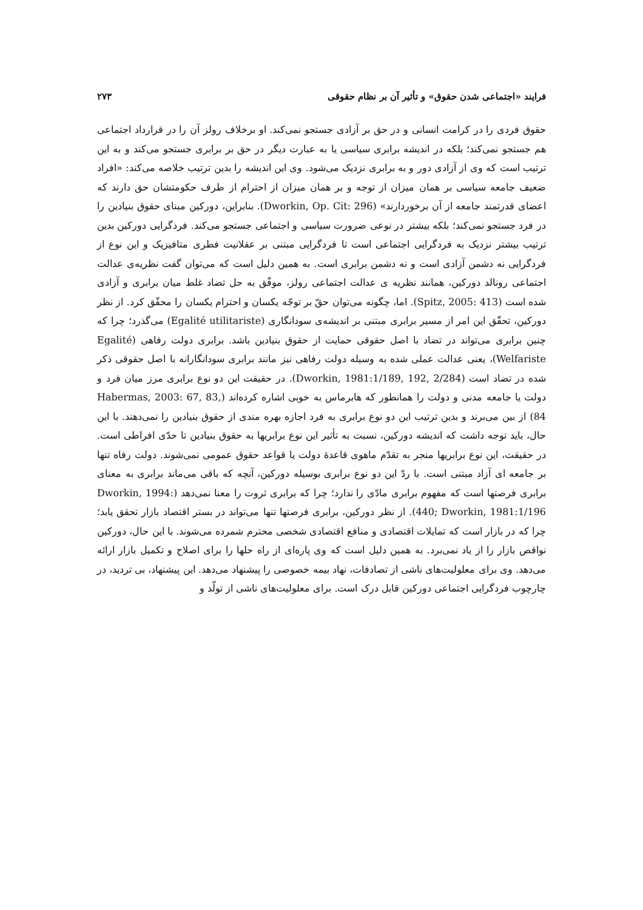فرایند «اجتماعی شدن حقوق» و تأثیر آن بر نظام حقوقی ۲۷۳
حقوق فردی را در کرامت انسانی و در حق بر آزادی جستجو نمی‌کند. او برخلاف رولز آن را در قرارداد اجتماعی هم جستجو نمی‌کند؛ بلکه در اندیشه برابری سیاسی یا به عبارت دیگر در حق بر برابری جستجو می‌کند و به این ترتیب است که وی از آزادی دور و به برابری نزدیک می‌شود. وی این اندیشه را بدین ترتیب خلاصه می‌کند: «افراد ضعیف جامعه سیاسی بر همان میزان از توجه و بر همان میزان از احترام از طرف حکومتشان حق دارند که اعضای قدرتمند جامعه از آن برخوردارند» (Dworkin, Op. Cit: 296). بنابراین، دورکین مبنای حقوق بنیادین را در فرد جستجو نمی‌کند؛ بلکه بیشتر در نوعی ضرورت سیاسی و اجتماعی جستجو می‌کند. فردگرایی دورکین بدین ترتیب بیشتر نزدیک به فردگرایی اجتماعی است تا فردگرایی مبتنی بر عقلانیت فطری متافیزیک و این نوع از فردگرایی نه دشمن آزادی است و نه دشمن برابری است. به همین دلیل است که می‌توان گفت نظریه‌ی عدالت اجتماعی رونالد دورکین، همانند نظریه ی عدالت اجتماعی رولز، موفّق به حل تضاد غلط میان برابری و آزادی شده است (Spitz, 2005: 413). اما، چگونه می‌توان حقّ بر توجّه یکسان و احترام یکسان را محقّق کرد. از نظر دورکین، تحقّق این امر از مسیر برابری مبتنی بر اندیشه‌ی سودانگاری (Egalité utilitariste) می‌گذرد؛ چرا که چنین برابری می‌تواند در تضاد با اصل حقوقی حمایت از حقوق بنیادین باشد. برابری دولت رفاهی (Egalité Welfariste)، یعنی عدالت عملی شده به وسیله دولت رفاهی نیز مانند برابری سودانگارانه با اصل حقوقی ذکر شده در تضاد است (Dworkin, 1981:1/189, 192, 2/284). در حقیقت این دو نوع برابری مرز میان فرد و دولت یا جامعه مدنی و دولت را همانطور که هابرماس به خوبی اشاره کرده‌اند (Habermas, 2003: 67, 83, 84) از بین می‌برند و بدین ترتیب این دو نوع برابری به فرد اجازه بهره مندی از حقوق بنیادین را نمی‌دهند. با این حال، باید توجه داشت که اندیشه دورکین، نسبت به تأثیر این نوع برابریها به حقوق بنیادین تا حدّی افراطی است. در حقیقت، این نوع برابریها منجر به تقدّم ماهوی قاعدهٔ دولت یا قواعد حقوق عمومی نمی‌شوند. دولت رفاه تنها بر جامعه ای آزاد مبتنی است. با ردّ این دو نوع برابری بوسیله دورکین، آنچه که باقی می‌ماند برابری به معنای برابری فرصتها است که مفهوم برابری مادّی را ندارد؛ چرا که برابری ثروت را معنا نمی‌دهد (Dworkin, 1994: 440; Dworkin, 1981:1/196). از نظر دورکین، برابری فرصتها تنها می‌تواند در بستر اقتصاد بازار تحقق یابد؛ چرا که در بازار است که تمایلات اقتصادی و منافع اقتصادی شخصی محترم شمرده می‌شوند. با این حال، دورکین نواقص بازار را از یاد نمی‌برد. به همین دلیل است که وی پاره‌ای از راه حلها را برای اصلاح و تکمیل بازار ارائه می‌دهد. وی برای معلولیت‌های ناشی از تصادفات، نهاد بیمه خصوصی را پیشنهاد می‌دهد. این پیشنهاد، بی تردید، در چارچوب فردگرایی اجتماعی دورکین قابل درک است. برای معلولیت‌های ناشی از تولّد و